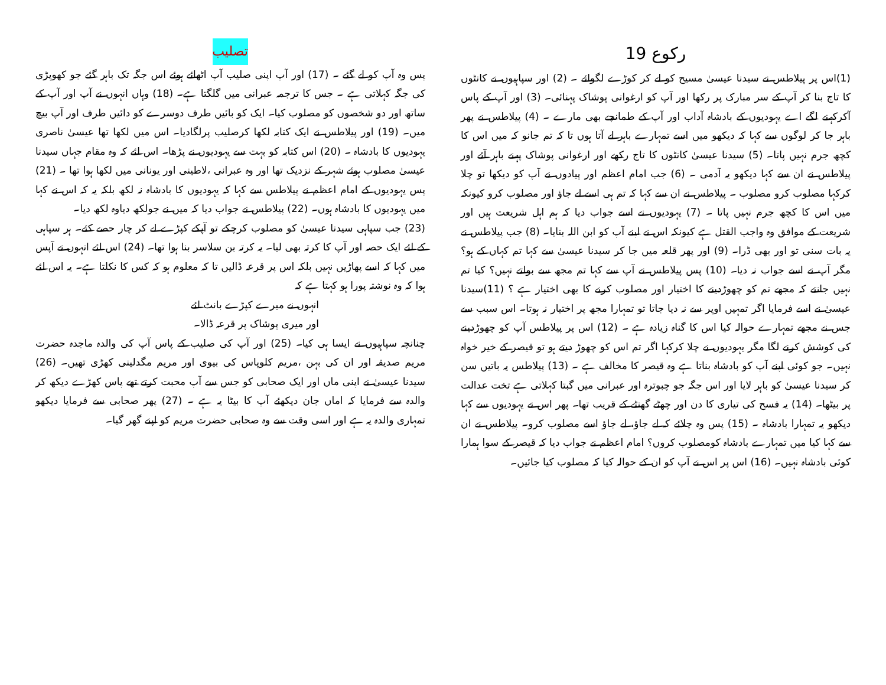رکوع 19
(1)اس پر پیلاطس نے سیدنا عیسیٰ مسیح کو لے کر کوڑے لگوائے ۔ (2) اور سپاہیوں نے کانٹوں کا تاج بنا کر آپ کے سر مبارک پر رکھا اور آپ کو ارغوانی پوشاک پہنائی۔ (3) اور آپ کے پاس آکرکہنے لگے اے یہودیوں کے بادشاہ آداب اور آپ کے طمانچے بھی مارے ۔ (4) پیلاطس نے پھر باہر جا کر لوگوں سے کہا کہ دیکھو میں اسے تمہارے باہر لے آتا ہوں تا کہ تم جانو کہ میں اس کا کچھ جرم نہیں پاتا۔ (5) سیدنا عیسیٰ کانٹوں کا تاج رکھے اور ارغوانی پوشاک پہنے باہر آئے اور پیلاطس نے ان سے کہا دیکھو یہ آدمی ۔ (6) جب امام اعظم اور پیادوں نے آپ کو دیکھا تو چلا کرکہا مصلوب کرو مصلوب ۔ پیلاطس نے ان سے کہا کہ تم ہی اسے لے جاؤ اور مصلوب کرو کیونکہ میں اس کا کچھ جرم نہیں پاتا ۔ (7) یہودیوں نے اسے جواب دیا کہ ہم اہل شریعت ہیں اور شریعت کے موافق وہ واجب القتل ہے کیونکہ اس نے اپنے آپ کو ابن اللہ بنایا۔ (8) جب پیلاطس نے یہ بات سنی تو اور بھی ڈرا۔ (9) اور پھر قلعہ میں جا کر سیدنا عیسیٰ سے کہا تم کہاں کے ہو؟ مگر آپ نے اسے جواب نہ دیا۔ (10) پس پیلاطس نے آپ سے کہا تم مجھ سے بولتے نہیں؟ کیا تم نہیں جانتے کہ مجھے تم کو چھوڑدینے کا اختیار اور مصلوب کرنے کا بھی اختیار ہے ؟ (11)سیدنا عیسیٰ نے اسے فرمایا اگر تمہیں اوپر سے نہ دیا جاتا تو تمہارا مجھ پر اختیار نہ ہوتا۔ اس سبب سے جس نے مجھے تمہارے حوالہ کیا اس کا گناہ زیادہ ہے ۔ (12) اس پر پیلاطس آپ کو چھوڑدینے کی کوشش کرنے لگا مگر یہودیوں نے چلا کرکہا اگر تم اس کو چھوڑ دیتے ہو تو قیصر کے خیر خواہ نہیں۔ جو کوئی اپنے آپ کو بادشاہ بناتا ہے وہ قیصر کا مخالف ہے ۔ (13) پیلاطس یہ باتیں سن کر سیدنا عیسیٰ کو باہر لایا اور اس جگہ جو چبوترہ اور عبرانی میں گبتا کہلاتی ہے تخت عدالت پر بیٹھا۔ (14) یہ فسح کی تیاری کا دن اور چھٹے گھنٹے کے قریب تھا۔ پھر اس نے یہودیوں سے کہا دیکھو یہ تمہارا بادشاہ ۔ (15) پس وہ چلائے کہ لے جاؤ، لے جاؤ اسے مصلوب کرو۔ پیلاطس نے ان سے کہا کیا میں تمہارے بادشاہ کومصلوب کروں؟ امام اعظم نے جواب دیا کہ قیصر کے سوا ہمارا کوئی بادشاہ نہیں۔ (16) اس پر اس نے آپ کو ان کے حوالہ کیا کہ مصلوب کیا جائیں۔
تصلیب
پس وہ آپ کو لے گئے ۔ (17) اور آپ اپنی صلیب آپ اٹھائے ہوئے اس جگہ تک باہر گئے جو کھوپڑی کی جگہ کہلاتی ہے ۔ جس کا ترجمہ عبرانی میں گلگتا ہے۔ (18) وہاں انہوں نے آپ اور آپ کے ساتھ اور دو شخصوں کو مصلوب کیا۔ ایک کو بائیں طرف دوسرے کو دائیں طرف اور آپ بیچ میں۔ (19) اور پیلاطس نے ایک کتابہ لکھا کرصلیب پرلگادیا۔ اس میں لکھا تھا عیسیٰ ناصری یہودیوں کا بادشاہ ۔ (20) اس کتابہ کو بہت سے یہودیوں نے پڑھا۔ اس لئے کہ وہ مقام جہاں سیدنا عیسیٰ مصلوب ہوئے شہر کے نزدیک تھا اور وہ عبرانی ،لاطینی اور یونانی میں لکھا ہوا تھا ۔ (21) پس یہودیوں کے امام اعظم نے پیلاطس سے کہا کہ یہودیوں کا بادشاہ نہ لکھ بلکہ یہ کہ اس نے کہا میں یہودیوں کا بادشاہ ہوں۔ (22) پیلاطس نے جواب دیا کہ میں نے جولکھ دیاوہ لکھ دیا۔
(23) جب سپاہی سیدنا عیسیٰ کو مصلوب کرچکے تو آپکے کپڑے لے کر چار حصے کئے۔ ہر سپاہی کے لئے ایک حصہ اور آپ کا کرتہ بھی لیا۔ یہ کرتہ بن سلاسر بنا ہوا تھا۔ (24) اس لئے انہوں نے آپس میں کہا کہ اسے پھاڑیں نہیں بلکہ اس پر قرعہ ڈالیں تا کہ معلوم ہو کہ کس کا نکلتا ہے۔ یہ اس لئے ہوا کہ وہ نوشتہ پورا ہو کہتا ہے کہ
انہوں نے میرے کپڑے بانٹ لئے
اور میری پوشاک پر قرعہ ڈالا۔
چنانچہ سپاہیوں نے ایسا ہی کیا۔ (25) اور آپ کی صلیب کے پاس آپ کی والدہ ماجدہ حضرت مریم صدیقہ اور ان کی بہن ،مریم کلوپاس کی بیوی اور مریم مگدلینی کھڑی تھیں۔ (26) سیدنا عیسیٰ نے اپنی ماں اور ایک صحابی کو جس سے آپ محبت کرتے تھے پاس کھڑے دیکھ کر والدہ سے فرمایا کہ اماں جان دیکھئے آپ کا بیٹا یہ ہے ۔ (27) پھر صحابی سے فرمایا دیکھو تمہاری والدہ یہ ہے اور اسی وقت سے وہ صحابی حضرت مریم کو اپنے گھر گیا۔